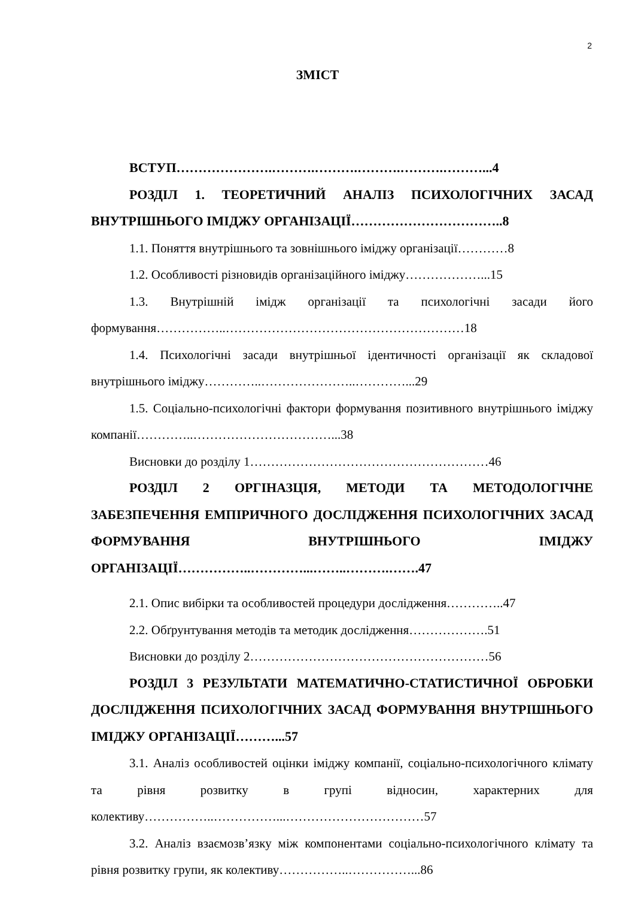2
ЗМІСТ
ВСТУП………………….……….……….……….……….………...4
РОЗДІЛ 1. ТЕОРЕТИЧНИЙ АНАЛІЗ ПСИХОЛОГІЧНИХ ЗАСАД ВНУТРІШНЬОГО ІМІДЖУ ОРГАНІЗАЦІЇ……………………………..8
1.1. Поняття внутрішнього та зовнішнього іміджу організації…………8
1.2. Особливості різновидів організаційного іміджу………………...15
1.3. Внутрішній імідж організації та психологічні засади його формування……………..…………………………………………………18
1.4. Психологічні засади внутрішньої ідентичності організації як складової внутрішнього іміджу…………..…………………..…………...29
1.5. Соціально-психологічні фактори формування позитивного внутрішнього іміджу компанії…………..……………………………...38
Висновки до розділу 1…………………………………………………46
РОЗДІЛ 2 ОРГІНАЗЦІЯ, МЕТОДИ ТА МЕТОДОЛОГІЧНЕ ЗАБЕЗПЕЧЕННЯ ЕМПІРИЧНОГО ДОСЛІДЖЕННЯ ПСИХОЛОГІЧНИХ ЗАСАД ФОРМУВАННЯ ВНУТРІШНЬОГО ІМІДЖУ ОРГАНІЗАЦІЇ……………..…………...……..……….…….47
2.1. Опис вибірки та особливостей процедури дослідження…………..47
2.2. Обґрунтування методів та методик дослідження……………….51
Висновки до розділу 2…………………………………………………56
РОЗДІЛ 3 РЕЗУЛЬТАТИ МАТЕМАТИЧНО-СТАТИСТИЧНОЇ ОБРОБКИ ДОСЛІДЖЕННЯ ПСИХОЛОГІЧНИХ ЗАСАД ФОРМУВАННЯ ВНУТРІШНЬОГО ІМІДЖУ ОРГАНІЗАЦІЇ………...57
3.1. Аналіз особливостей оцінки іміджу компанії, соціально-психологічного клімату та рівня розвитку в групі відносин, характерних для колективу……………..……………...……………………………57
3.2. Аналіз взаємозв’язку між компонентами соціально-психологічного клімату та рівня розвитку групи, як колективу……………..……………...86